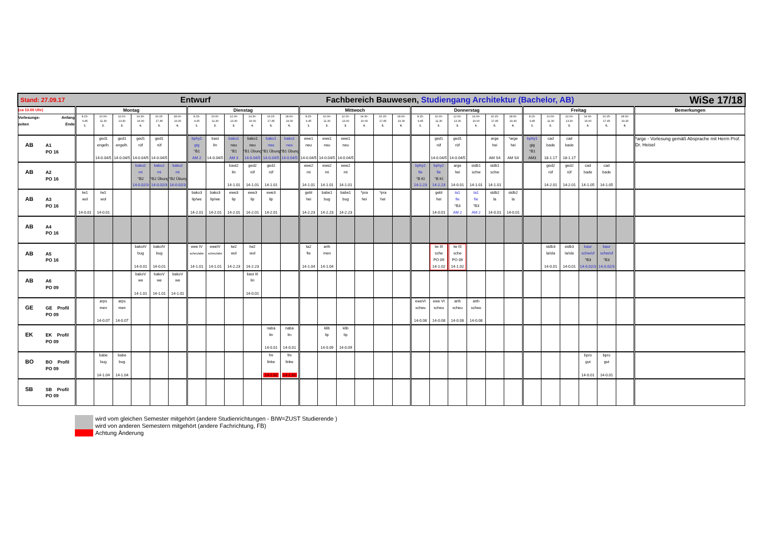| Stand: 27.09.17 Entwurf Fachbereich Bauwesen, Studiengang Architektur (Bachelor, AB) WiSe 17/18 | | | | | | | | | | | | | | | | | | | | | | | | | | | | | | | |
| (ca 13.00 Uhr) | Montag | | | | | | Dienstag | | | | | | Mittwoch | | | | | | Donnerstag | | | | | | Freitag | | | | | | Bemerkungen |
| Vorlesungs- zeiten Anfang Ende | 8.15- 9.45 1. | 10.00- 11.30 2. | 12.00- 13.30 3. | 14.30- 16.00 4. | 16.15- 17.45 5. | 18.00- 19.30 6. | 8.15- 9.45 1. | 10.00- 11.30 2. | 12.00- 13.30 3. | 14.30- 16.00 4. | 16.15- 17.45 5. | 18.00- 19.30 6. | 8.15- 9.45 1. | 10.00- 11.30 2. | 12.00- 13.30 3. | 14.30- 16.00 4. | 16.15- 17.45 5. | 18.00- 19.30 6. | 8.15- 9.45 1. | 10.00- 11.30 2. | 12.00- 13.30 3. | 14.30- 16.00 4. | 16.15- 17.45 5. | 18.00- 19.30 6. | 8.15- 9.45 1. | 10.00- 11.30 2. | 12.00- 13.30 3. | 14.30- 16.00 4. | 16.15- 17.45 5. | 18.00- 19.30 6. | |
| AB A1 PO 16 | | ged1 engelh. 14-0.04/5 | ged1 engelh. 14-0.04/5 | ged1 rüf 14-0.04/5 | ged1 rüf 14-0.04/5 | | bphy1 gig °B1 AM 2 | bast lin 14-0.04/5 | bako1 neu °B1 AM 3 | bako1 neu °B1 Übung 14-0.04/5 | bako1 neu °B1 Übung 14-0.04/5 | bako1 neu °B1 Übung 14-0.04/5 | ewe1 neu 14-0.04/5 | ewe1 neu 14-0.04/5 | ewe1 neu 14-0.04/5 | | | | | ged1 rüf 14-0.04/5 | ged1 rüf 14-0.04/5 | | arge hei AM S4 | *arge hei AM S4 | bphy1 gig °B1 AM3 | cad bade 18-1.17 | cad bade 18-1.17 | | | | *arge - Vorlesung gemäß Absprache mit Herrn Prof. Dr. Heisel |
| AB A2 PO 16 | | | | bako2 mi °B2 14-0.02/3 | bako2 mi °B2 Übung 14-0.02/3 | bako2 mi °B2 Übung 14-0.02/3 | | | bast2 lin 14-1.01 | ged2 rüf 14-1.01 | ged2 rüf 14-1.01 | | ewe2 mi 14-1.01 | ewe2 mi 14-1.01 | ewe2 mi 14-1.01 | | | | bphy2 fie °B KI 14-2.23 | bphy2 fie °B KI 14-2.23 | arge hei 14-0.01 | stdb1 schw 14-1.01 | stdb1 schw 14-1.01 | | | ged2 rüf 14-2.01 | ged2 rüf 14-2.01 | cad bade 14-1.05 | cad bade 14-1.05 | | |
| AB A3 PO 16 | tw1 wol 14-0.01 | tw1 wol 14-0.01 | | | | | bako3 lip/we 14-2.01 | bako3 lip/we 14-2.01 | ewe3 lip 14-2.01 | ewe3 lip 14-2.01 | ewe3 lip 14-2.01 | | gebl hei 14-2.23 | babe1 bug 14-2.23 | babe1 bug 14-2.23 | *pra hei | *pra hei | | | gebl hei 14-0.01 | ta1 fie °B3 AM 2 | ta1 fie °B3 AM 2 | stdb2 la 14-0.01 | stdb2 la 14-0.01 | | | | | | | |
| AB A4 PO 16 | | | | | | | | | | | | | | | | | | | | | | | | | | | | | | | |
| AB A5 PO 16 | | | | bakoIV bug 14-0.01 | bakoIV bug 14-0.01 | | ewe IV scheu/abe 14-1.01 | eweIV scheu/abe 14-1.01 | tw2 wol 14-2.23 | tw2 wol 14-2.23 | | | ta2 fie 14-1.04 | arth men 14-1.04 | | | | | | tw III sche PO 09 14-1.02 | tw III sche PO 09 14-1.02 | | | | | stdb3 la/sla 14-0.01 | stdb3 la/sla 14-0.01 | baur schw/of °B3 14-0.02/3 | baur schw/of °B3 14-0.02/3 | | |
| AB A6 PO 09 | | | | bakoV we 14-1.01 | bakoV we 14-1.01 | bakoV we 14-1.01 | | | | bast III lin 14-0.01 | | | | | | | | | | | | | | | | | | | | | |
| GE GE Profil PO 09 | | arps men 14-0.07 | arps men 14-0.07 | | | | | | | | | | | | | | | | eweVI scheu 14-0.08 | ewe VI scheu 14-0.08 | arth scheu 14-0.08 | arth scheu 14-0.08 | | | | | | | | | |
| EK EK Profil PO 09 | | | | | | | | | | | naba lin 14-0.01 | naba lin 14-0.01 | | klib lip 14-0.09 | klib lip 14-0.09 | | | | | | | | | | | | | | | | |
| BO BO Profil PO 09 | | babe bug 14-1.04 | babe bug 14-1.04 | | | | | | | | fm linke 14-1.02 | fm linke 14-1.02 | | | | | | | | | | | | | | | | bpro gut 14-0.01 | bpro gut 14-0.01 | | |
| SB SB Profil PO 09 | | | | | | | | | | | | | | | | | | | | | | | | | | | | | | | |
wird vom gleichen Semester mitgehört (andere Studienrichtungen - BIW=ZUST Studierende )
wird von anderen Semestern mitgehört (andere Fachrichtung, FB)
Achtung Änderung